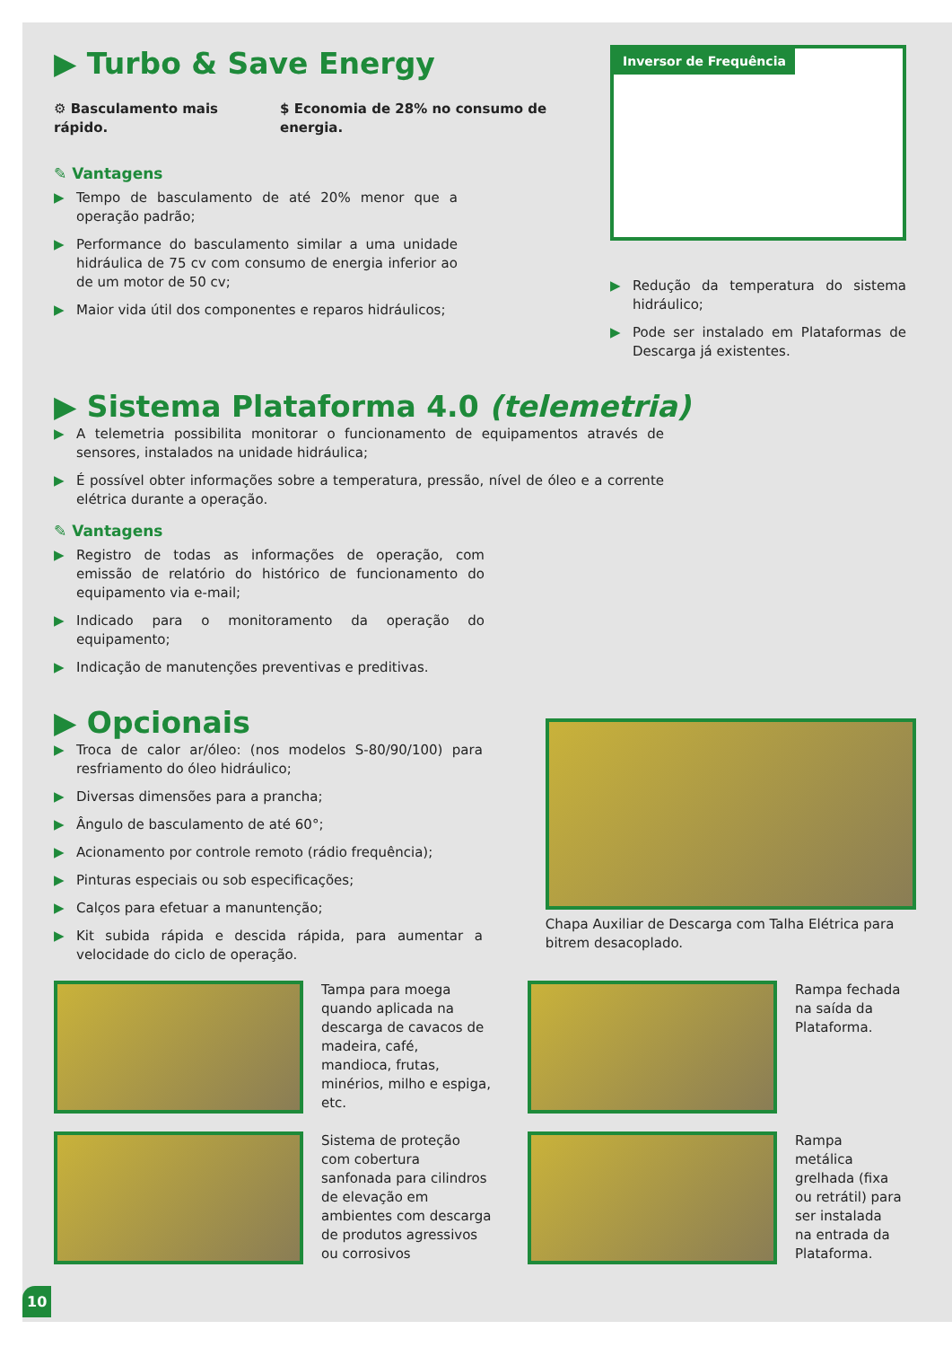▶ Turbo & Save Energy
⚙ Basculamento mais rápido. $ Economia de 28% no consumo de energia.
✎ Vantagens
▶ Tempo de basculamento de até 20% menor que a operação padrão;
▶ Performance do basculamento similar a uma unidade hidráulica de 75 cv com consumo de energia inferior ao de um motor de 50 cv;
▶ Maior vida útil dos componentes e reparos hidráulicos;
Inversor de Frequência
▶ Redução da temperatura do sistema hidráulico;
▶ Pode ser instalado em Plataformas de Descarga já existentes.
▶ Sistema Plataforma 4.0 (telemetria)
▶ A telemetria possibilita monitorar o funcionamento de equipamentos através de sensores, instalados na unidade hidráulica;
▶ É possível obter informações sobre a temperatura, pressão, nível de óleo e a corrente elétrica durante a operação.
✎ Vantagens
▶ Registro de todas as informações de operação, com emissão de relatório do histórico de funcionamento do equipamento via e-mail;
▶ Indicado para o monitoramento da operação do equipamento;
▶ Indicação de manutenções preventivas e preditivas.
▶ Opcionais
▶ Troca de calor ar/óleo: (nos modelos S-80/90/100) para resfriamento do óleo hidráulico;
▶ Diversas dimensões para a prancha;
▶ Ângulo de basculamento de até 60°;
▶ Acionamento por controle remoto (rádio frequência);
▶ Pinturas especiais ou sob especificações;
▶ Calços para efetuar a manuntenção;
▶ Kit subida rápida e descida rápida, para aumentar a velocidade do ciclo de operação.
Chapa Auxiliar de Descarga com Talha Elétrica para bitrem desacoplado.
Tampa para moega quando aplicada na descarga de cavacos de madeira, café, mandioca, frutas, minérios, milho e espiga, etc.
Rampa fechada na saída da Plataforma.
Sistema de proteção com cobertura sanfonada para cilindros de elevação em ambientes com descarga de produtos agressivos ou corrosivos
Rampa metálica grelhada (fixa ou retrátil) para ser instalada na entrada da Plataforma.
10